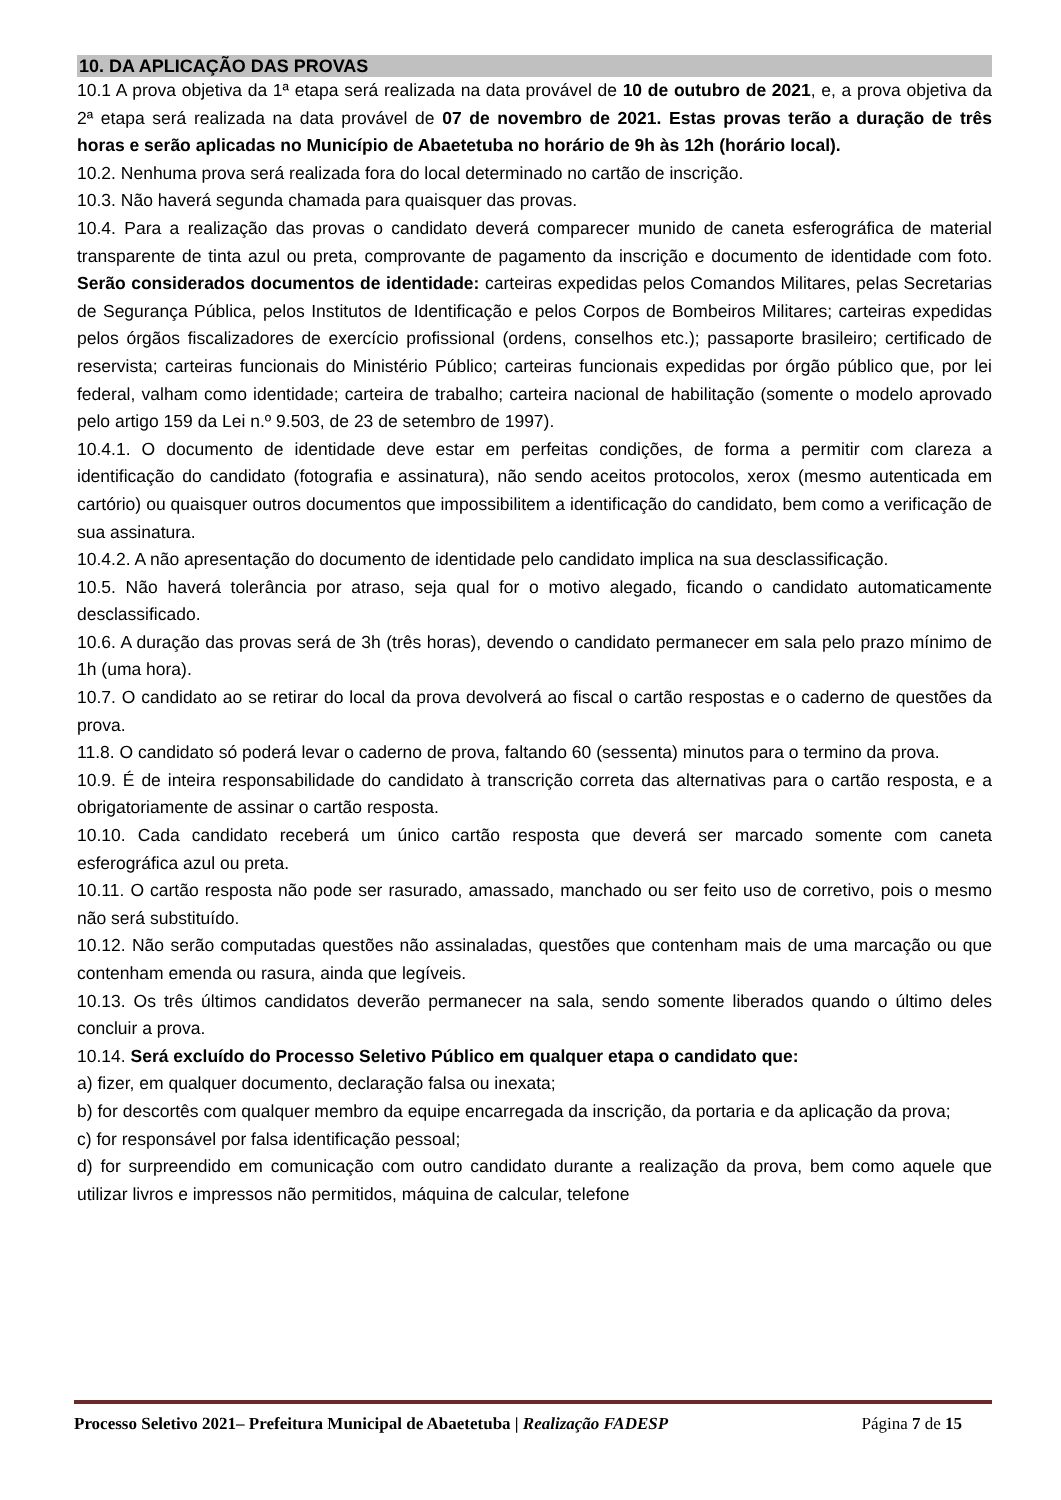10. DA APLICAÇÃO DAS PROVAS
10.1 A prova objetiva da 1ª etapa será realizada na data provável de 10 de outubro de 2021, e, a prova objetiva da 2ª etapa será realizada na data provável de 07 de novembro de 2021. Estas provas terão a duração de três horas e serão aplicadas no Município de Abaetetuba no horário de 9h às 12h (horário local).
10.2. Nenhuma prova será realizada fora do local determinado no cartão de inscrição.
10.3. Não haverá segunda chamada para quaisquer das provas.
10.4. Para a realização das provas o candidato deverá comparecer munido de caneta esferográfica de material transparente de tinta azul ou preta, comprovante de pagamento da inscrição e documento de identidade com foto. Serão considerados documentos de identidade: carteiras expedidas pelos Comandos Militares, pelas Secretarias de Segurança Pública, pelos Institutos de Identificação e pelos Corpos de Bombeiros Militares; carteiras expedidas pelos órgãos fiscalizadores de exercício profissional (ordens, conselhos etc.); passaporte brasileiro; certificado de reservista; carteiras funcionais do Ministério Público; carteiras funcionais expedidas por órgão público que, por lei federal, valham como identidade; carteira de trabalho; carteira nacional de habilitação (somente o modelo aprovado pelo artigo 159 da Lei n.º 9.503, de 23 de setembro de 1997).
10.4.1. O documento de identidade deve estar em perfeitas condições, de forma a permitir com clareza a identificação do candidato (fotografia e assinatura), não sendo aceitos protocolos, xerox (mesmo autenticada em cartório) ou quaisquer outros documentos que impossibilitem a identificação do candidato, bem como a verificação de sua assinatura.
10.4.2. A não apresentação do documento de identidade pelo candidato implica na sua desclassificação.
10.5. Não haverá tolerância por atraso, seja qual for o motivo alegado, ficando o candidato automaticamente desclassificado.
10.6. A duração das provas será de 3h (três horas), devendo o candidato permanecer em sala pelo prazo mínimo de 1h (uma hora).
10.7. O candidato ao se retirar do local da prova devolverá ao fiscal o cartão respostas e o caderno de questões da prova.
11.8. O candidato só poderá levar o caderno de prova, faltando 60 (sessenta) minutos para o termino da prova.
10.9. É de inteira responsabilidade do candidato à transcrição correta das alternativas para o cartão resposta, e a obrigatoriamente de assinar o cartão resposta.
10.10. Cada candidato receberá um único cartão resposta que deverá ser marcado somente com caneta esferográfica azul ou preta.
10.11. O cartão resposta não pode ser rasurado, amassado, manchado ou ser feito uso de corretivo, pois o mesmo não será substituído.
10.12. Não serão computadas questões não assinaladas, questões que contenham mais de uma marcação ou que contenham emenda ou rasura, ainda que legíveis.
10.13. Os três últimos candidatos deverão permanecer na sala, sendo somente liberados quando o último deles concluir a prova.
10.14. Será excluído do Processo Seletivo Público em qualquer etapa o candidato que:
a) fizer, em qualquer documento, declaração falsa ou inexata;
b) for descortês com qualquer membro da equipe encarregada da inscrição, da portaria e da aplicação da prova;
c) for responsável por falsa identificação pessoal;
d) for surpreendido em comunicação com outro candidato durante a realização da prova, bem como aquele que utilizar livros e impressos não permitidos, máquina de calcular, telefone
Processo Seletivo 2021– Prefeitura Municipal de Abaetetuba | Realização FADESP Página 7 de 15